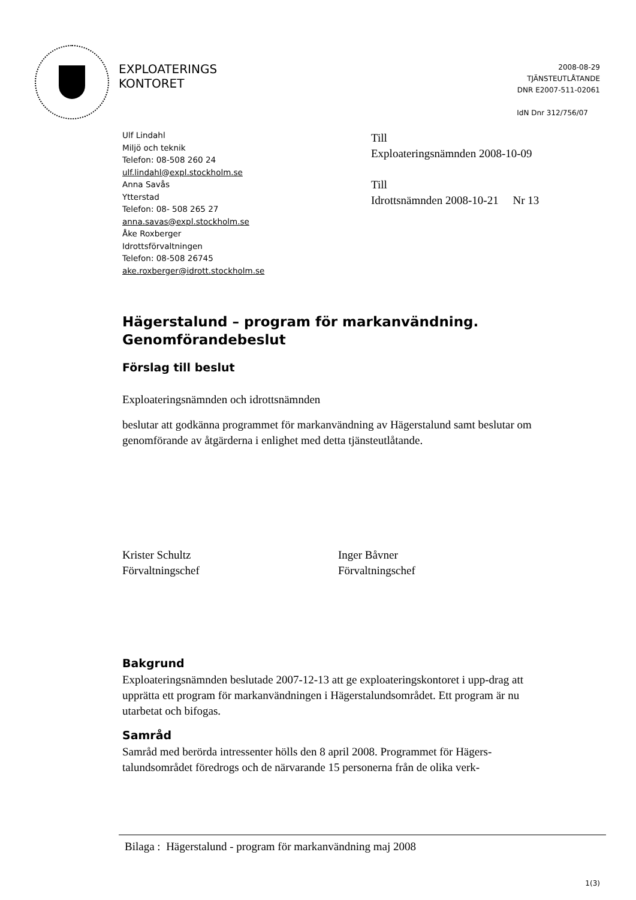EXPLOATERINGS
KONTORET
2008-08-29
TJÄNSTEUTLÅTANDE
DNR E2007-511-02061
IdN Dnr 312/756/07
Ulf Lindahl
Miljö och teknik
Telefon: 08-508 260 24
ulf.lindahl@expl.stockholm.se
Anna Savås
Ytterstad
Telefon: 08- 508 265 27
anna.savas@expl.stockholm.se
Åke Roxberger
Idrottsförvaltningen
Telefon: 08-508 26745
ake.roxberger@idrott.stockholm.se
Till
Exploateringsnämnden 2008-10-09
Till
Idrottsnämnden 2008-10-21 Nr 13
Hägerstalund – program för markanvändning.
Genomförandebeslut
Förslag till beslut
Exploateringsnämnden och idrottsnämnden
beslutar att godkänna programmet för markanvändning av Hägerstalund samt beslutar om genomförande av åtgärderna i enlighet med detta tjänsteutlåtande.
Krister Schultz
Förvaltningschef
Inger Båvner
Förvaltningschef
Bakgrund
Exploateringsnämnden beslutade 2007-12-13 att ge exploateringskontoret i upp-drag att upprätta ett program för markanvändningen i Hägerstalundsområdet. Ett program är nu utarbetat och bifogas.
Samråd
Samråd med berörda intressenter hölls den 8 april 2008. Programmet för Hägers-talundsområdet föredrogs och de närvarande 15 personerna från de olika verk-
Bilaga : Hägerstalund - program för markanvändning maj 2008
1(3)